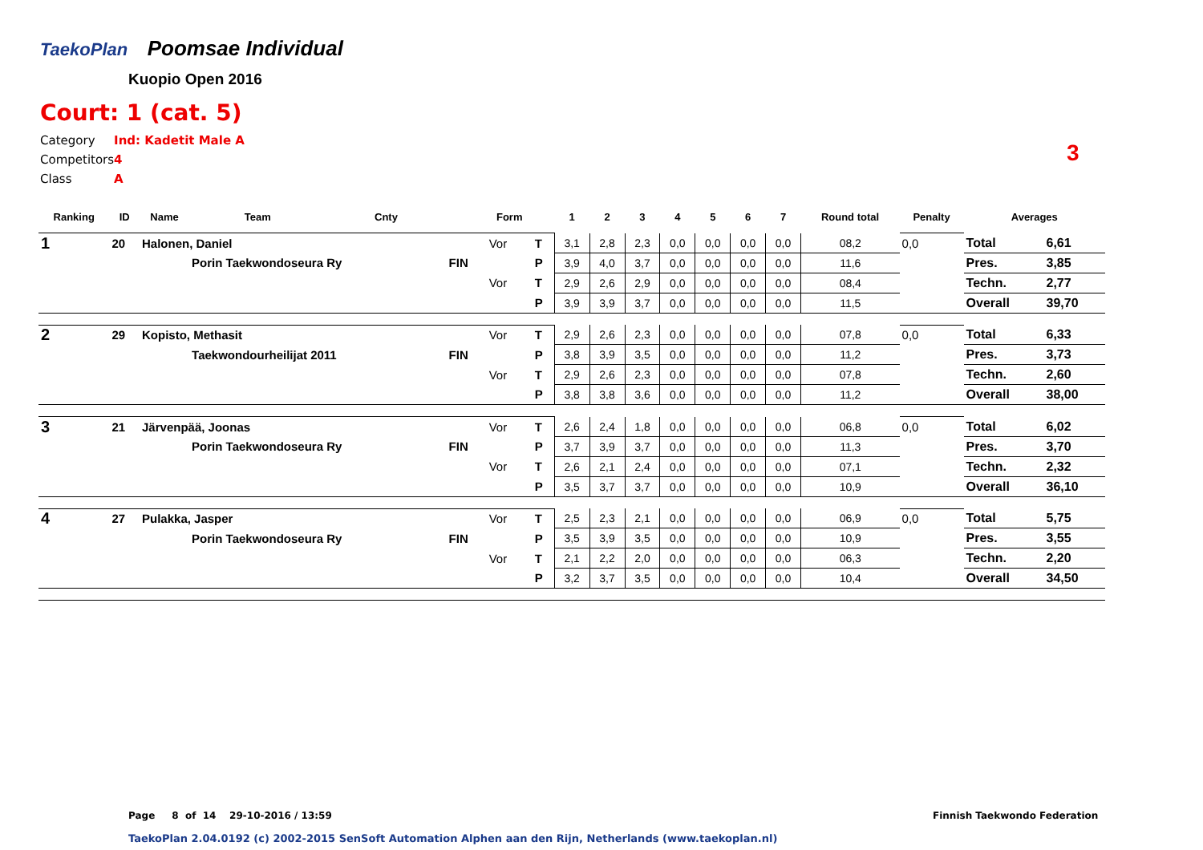TaekoPlan
Poomsae Individual
Kuopio Open 2016
Court: 1 (cat. 5)
| Category | Ind: Kadetit Male A |
| Competitors | 4 |
| Class | A |
3
| Ranking | ID | Name | Team | Cnty | | Form | | 1 | 2 | 3 | 4 | 5 | 6 | 7 | Round total | Penalty | Averages | |
| --- | --- | --- | --- | --- | --- | --- | --- | --- | --- | --- | --- | --- | --- | --- | --- | --- | --- | --- |
| 1 | 20 | Halonen, Daniel | | | | Vor | T | 3,1 | 2,8 | 2,3 | 0,0 | 0,0 | 0,0 | 0,0 | 08,2 | 0,0 | Total | 6,61 |
| | | | Porin Taekwondoseura Ry | | FIN | | P | 3,9 | 4,0 | 3,7 | 0,0 | 0,0 | 0,0 | 0,0 | 11,6 | | Pres. | 3,85 |
| | | | | | | Vor | T | 2,9 | 2,6 | 2,9 | 0,0 | 0,0 | 0,0 | 0,0 | 08,4 | | Techn. | 2,77 |
| | | | | | | | P | 3,9 | 3,9 | 3,7 | 0,0 | 0,0 | 0,0 | 0,0 | 11,5 | | Overall | 39,70 |
| 2 | 29 | Kopisto, Methasit | | | | Vor | T | 2,9 | 2,6 | 2,3 | 0,0 | 0,0 | 0,0 | 0,0 | 07,8 | 0,0 | Total | 6,33 |
| | | | Taekwondourheilijat 2011 | | FIN | | P | 3,8 | 3,9 | 3,5 | 0,0 | 0,0 | 0,0 | 0,0 | 11,2 | | Pres. | 3,73 |
| | | | | | | Vor | T | 2,9 | 2,6 | 2,3 | 0,0 | 0,0 | 0,0 | 0,0 | 07,8 | | Techn. | 2,60 |
| | | | | | | | P | 3,8 | 3,8 | 3,6 | 0,0 | 0,0 | 0,0 | 0,0 | 11,2 | | Overall | 38,00 |
| 3 | 21 | Järvenpää, Joonas | | | | Vor | T | 2,6 | 2,4 | 1,8 | 0,0 | 0,0 | 0,0 | 0,0 | 06,8 | 0,0 | Total | 6,02 |
| | | | Porin Taekwondoseura Ry | | FIN | | P | 3,7 | 3,9 | 3,7 | 0,0 | 0,0 | 0,0 | 0,0 | 11,3 | | Pres. | 3,70 |
| | | | | | | Vor | T | 2,6 | 2,1 | 2,4 | 0,0 | 0,0 | 0,0 | 0,0 | 07,1 | | Techn. | 2,32 |
| | | | | | | | P | 3,5 | 3,7 | 3,7 | 0,0 | 0,0 | 0,0 | 0,0 | 10,9 | | Overall | 36,10 |
| 4 | 27 | Pulakka, Jasper | | | | Vor | T | 2,5 | 2,3 | 2,1 | 0,0 | 0,0 | 0,0 | 0,0 | 06,9 | 0,0 | Total | 5,75 |
| | | | Porin Taekwondoseura Ry | | FIN | | P | 3,5 | 3,9 | 3,5 | 0,0 | 0,0 | 0,0 | 0,0 | 10,9 | | Pres. | 3,55 |
| | | | | | | Vor | T | 2,1 | 2,2 | 2,0 | 0,0 | 0,0 | 0,0 | 0,0 | 06,3 | | Techn. | 2,20 |
| | | | | | | | P | 3,2 | 3,7 | 3,5 | 0,0 | 0,0 | 0,0 | 0,0 | 10,4 | | Overall | 34,50 |
Page 8 of 14 29-10-2016 / 13:59
Finnish Taekwondo Federation
TaekoPlan 2.04.0192 (c) 2002-2015 SenSoft Automation Alphen aan den Rijn, Netherlands (www.taekoplan.nl)